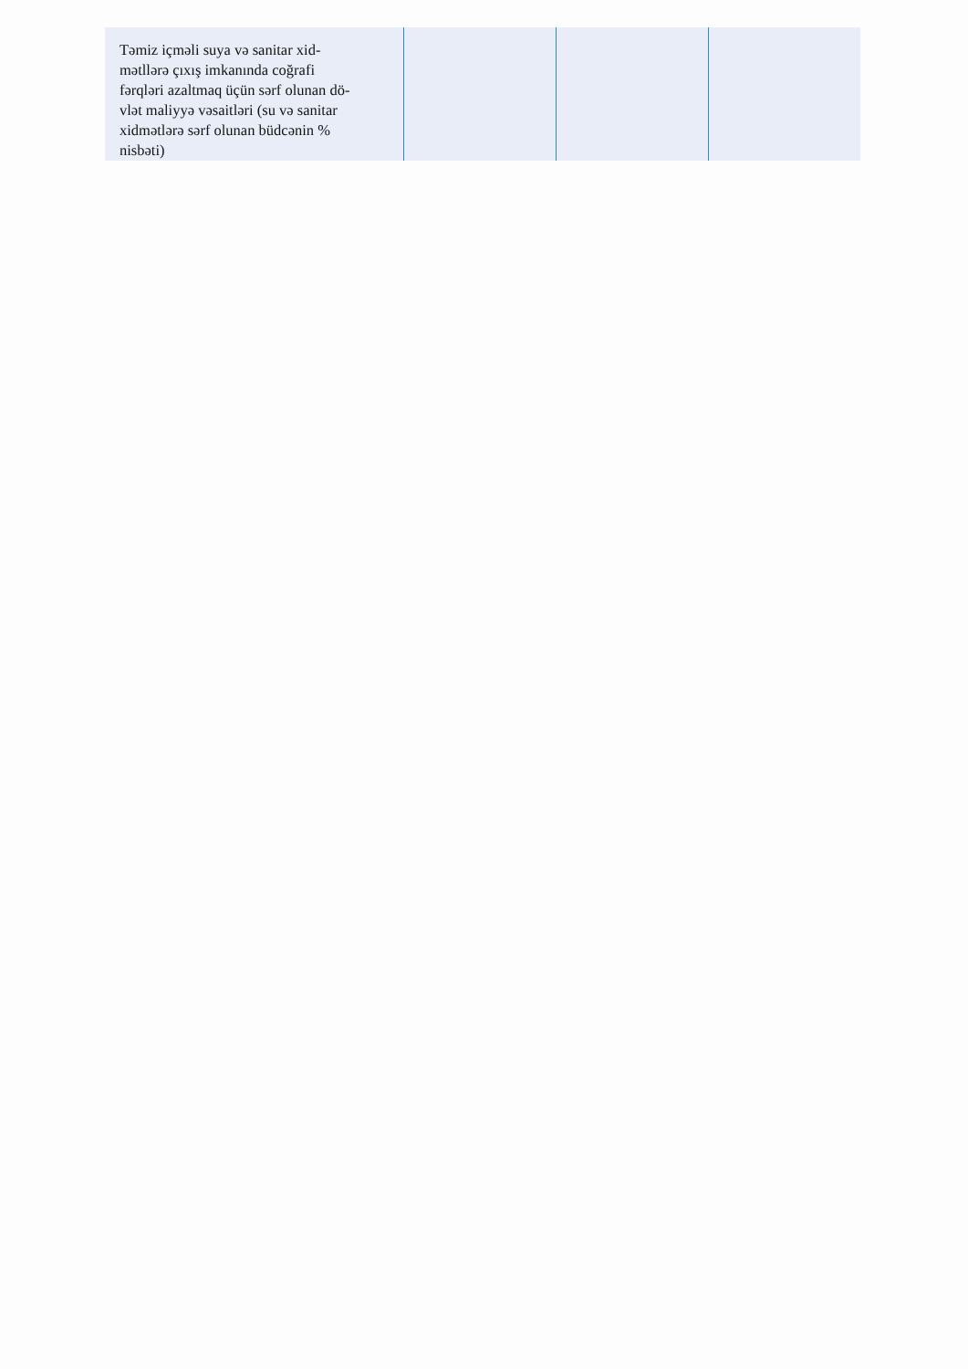| Təmiz içməli suya və sanitar xid- mətllərə çıxış imkanında coğrafi fərqləri azaltmaq üçün sərf olunan dö- vlət maliyyə vəsaitləri (su və sanitar xidmətlərə sərf olunan büdcənin % nisbəti) | | | |